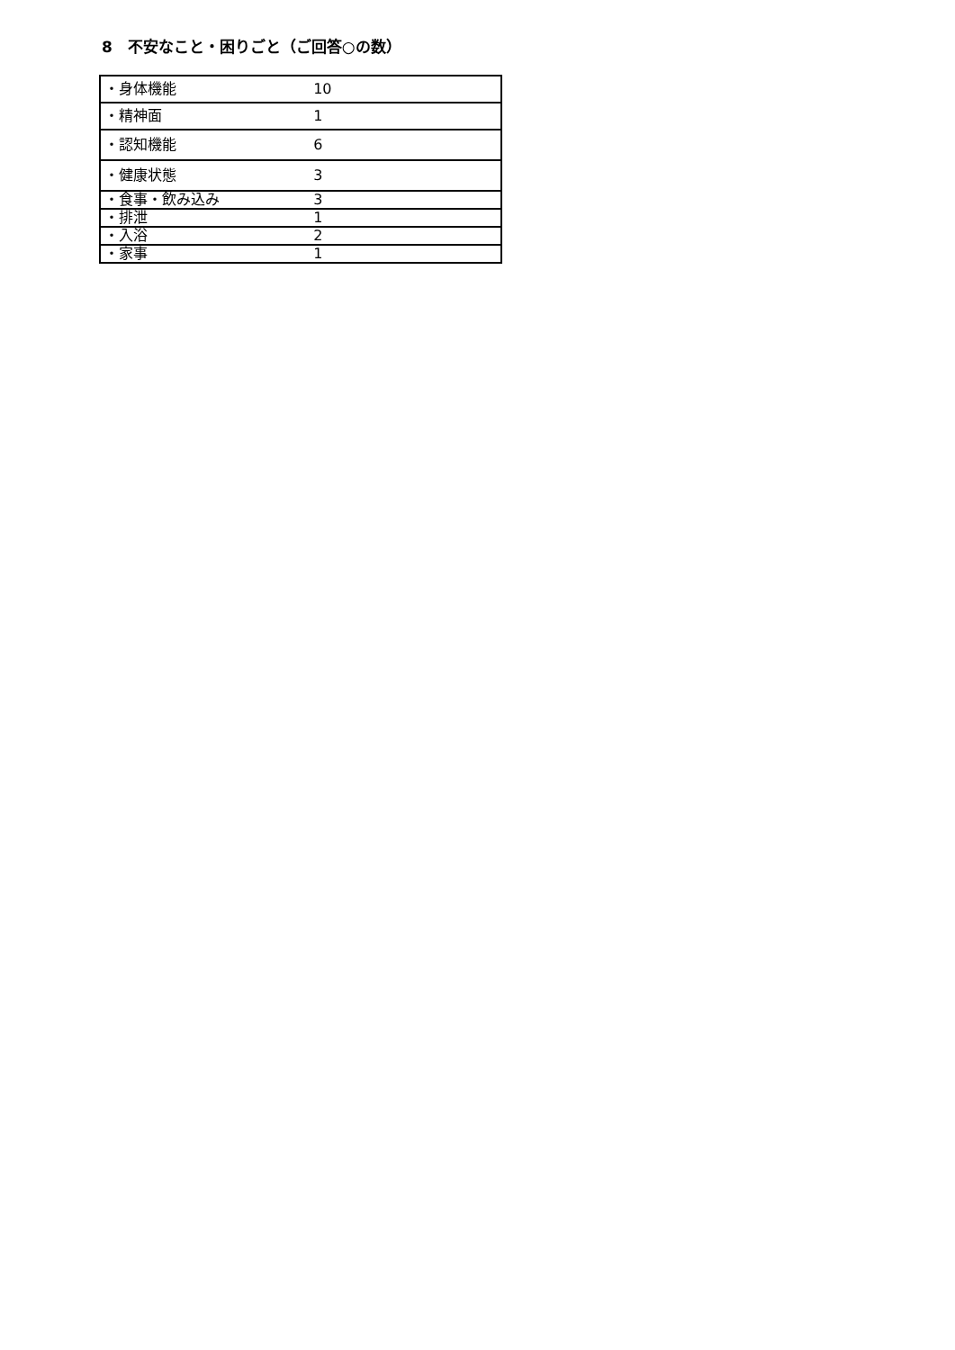8　不安なこと・困りごと（ご回答○の数）
| ・身体機能 | 10 |
| ・精神面 | 1 |
| ・認知機能 | 6 |
| ・健康状態 | 3 |
| ・食事・飲み込み | 3 |
| ・排泄 | 1 |
| ・入浴 | 2 |
| ・家事 | 1 |